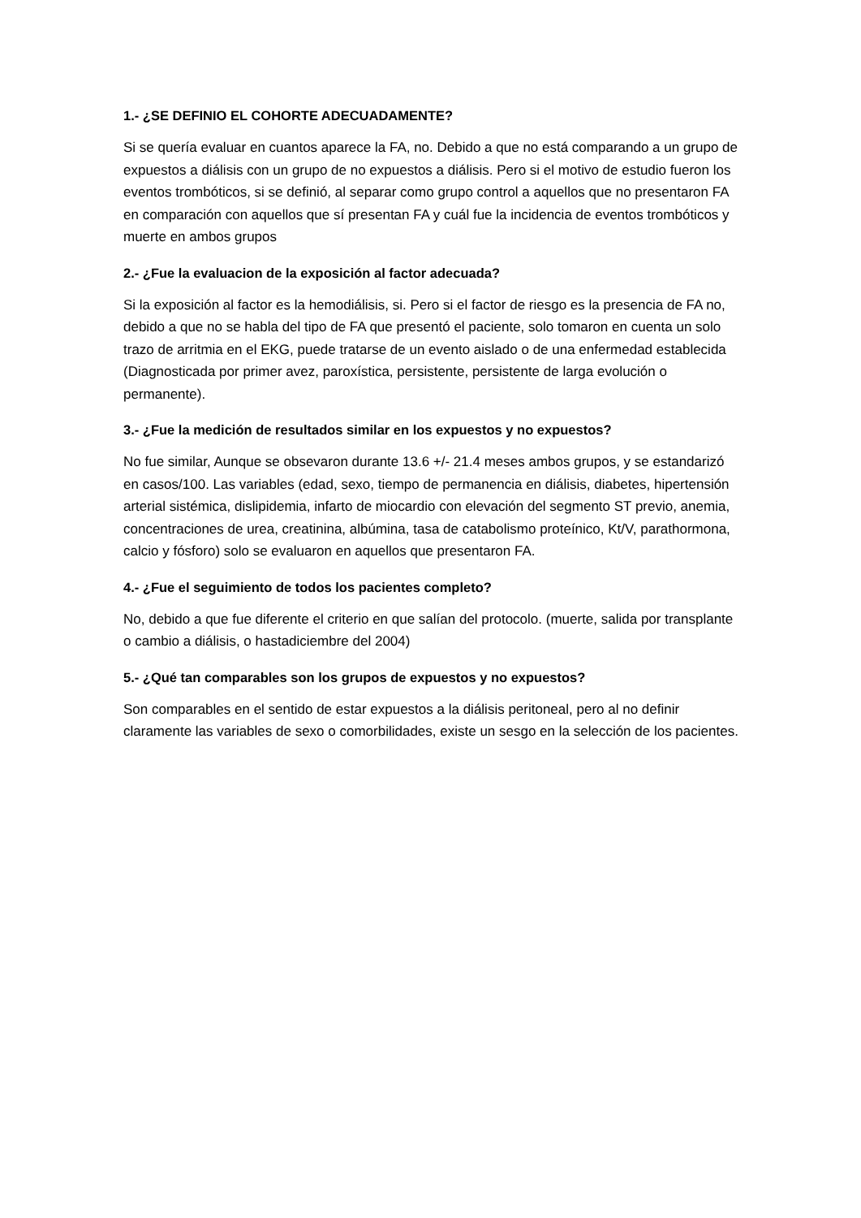1.- ¿SE DEFINIO EL COHORTE ADECUADAMENTE?
Si se quería evaluar en cuantos aparece la FA, no. Debido a que no está comparando a un grupo de expuestos a diálisis con un grupo de no expuestos a diálisis. Pero si el motivo de estudio fueron los eventos trombóticos, si se definió, al separar como grupo control a aquellos que no presentaron FA en comparación con aquellos que sí presentan FA y cuál fue la incidencia de eventos trombóticos y muerte en ambos grupos
2.- ¿Fue la evaluacion de la exposición al factor adecuada?
Si la exposición al factor es la hemodiálisis, si. Pero si el factor de riesgo es la presencia de FA no, debido a que no se habla del tipo de FA que presentó el paciente, solo tomaron en cuenta un solo trazo de arritmia en el EKG, puede tratarse de un evento aislado o de una enfermedad establecida (Diagnosticada por primer avez, paroxística, persistente, persistente de larga evolución o permanente).
3.- ¿Fue la medición de resultados similar en los expuestos y no expuestos?
No fue similar, Aunque se obsevaron durante 13.6 +/- 21.4 meses ambos grupos, y se estandarizó en casos/100. Las variables (edad, sexo, tiempo de permanencia en diálisis, diabetes, hipertensión arterial sistémica, dislipidemia, infarto de miocardio con elevación del segmento ST previo, anemia, concentraciones de urea, creatinina, albúmina, tasa de catabolismo proteínico, Kt/V, parathormona, calcio y fósforo) solo se evaluaron en aquellos que presentaron FA.
4.- ¿Fue el seguimiento de todos los pacientes completo?
No, debido a que fue diferente el criterio en que salían del protocolo. (muerte, salida por transplante o cambio a diálisis, o hastadiciembre del 2004)
5.- ¿Qué tan comparables son los grupos de expuestos y no expuestos?
Son comparables en el sentido de estar expuestos a la diálisis peritoneal, pero al no definir claramente las variables de sexo o comorbilidades, existe un sesgo en la selección de los pacientes.